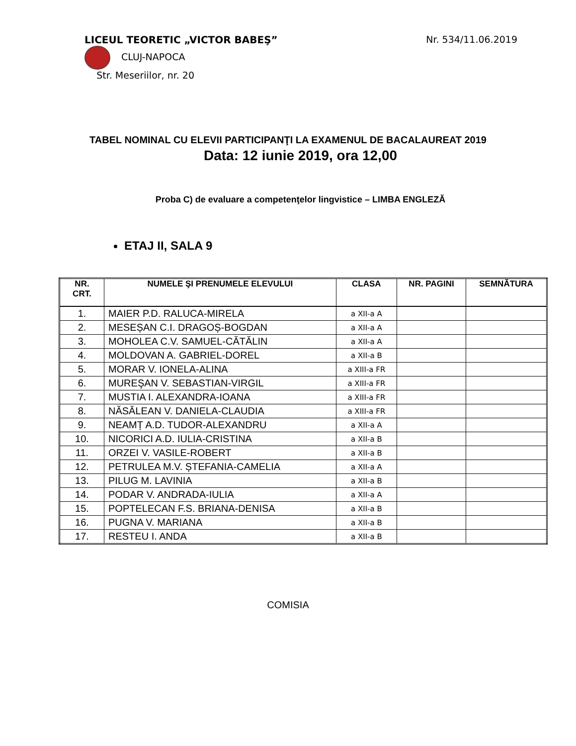LICEUL TEORETIC „VICTOR BABEŞ” Nr. 534/11.06.2019
CLUJ-NAPOCA
Str. Meseriilor, nr. 20
TABEL NOMINAL CU ELEVII PARTICIPANŢI LA EXAMENUL DE BACALAUREAT 2019
Data: 12 iunie 2019, ora 12,00
Proba C) de evaluare a competenţelor lingvistice – LIMBA ENGLEZĂ
ETAJ II, SALA 9
| NR. CRT. | NUMELE ŞI PRENUMELE ELEVULUI | CLASA | NR. PAGINI | SEMNĂTURA |
| --- | --- | --- | --- | --- |
| 1. | MAIER P.D. RALUCA-MIRELA | a XII-a A | | |
| 2. | MESEȘAN C.I. DRAGOȘ-BOGDAN | a XII-a A | | |
| 3. | MOHOLEA C.V. SAMUEL-CĂTĂLIN | a XII-a A | | |
| 4. | MOLDOVAN A. GABRIEL-DOREL | a XII-a B | | |
| 5. | MORAR V. IONELA-ALINA | a XIII-a FR | | |
| 6. | MUREŞAN V. SEBASTIAN-VIRGIL | a XIII-a FR | | |
| 7. | MUSTIA I. ALEXANDRA-IOANA | a XIII-a FR | | |
| 8. | NĂSĂLEAN V. DANIELA-CLAUDIA | a XIII-a FR | | |
| 9. | NEAMȚ A.D. TUDOR-ALEXANDRU | a XII-a A | | |
| 10. | NICORICI A.D. IULIA-CRISTINA | a XII-a B | | |
| 11. | ORZEI V. VASILE-ROBERT | a XII-a B | | |
| 12. | PETRULEA M.V. ȘTEFANIA-CAMELIA | a XII-a A | | |
| 13. | PILUG M. LAVINIA | a XII-a B | | |
| 14. | PODAR V. ANDRADA-IULIA | a XII-a A | | |
| 15. | POPTELECAN F.S. BRIANA-DENISA | a XII-a B | | |
| 16. | PUGNA V. MARIANA | a XII-a B | | |
| 17. | RESTEU I. ANDA | a XII-a B | | |
COMISIA